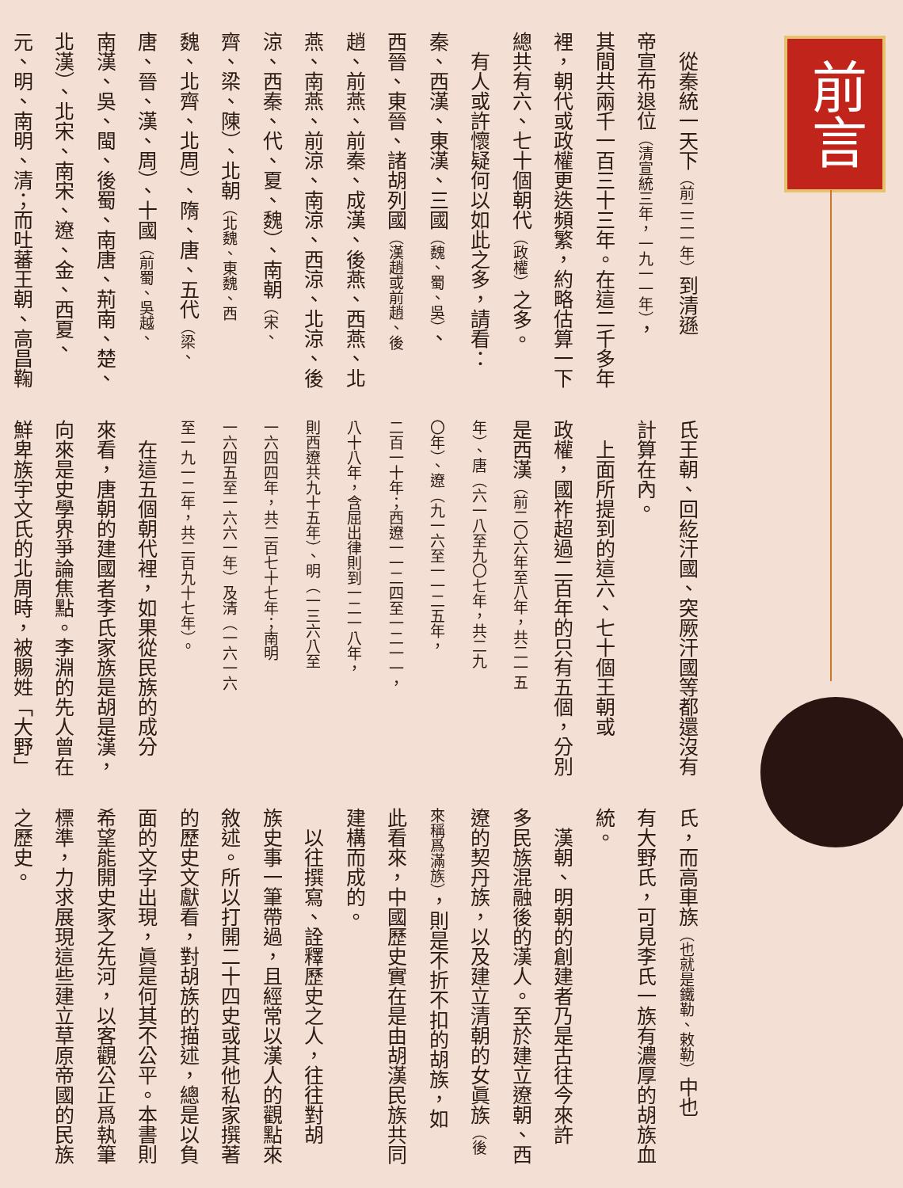前言
　從秦統一天下（前二二一年）到清遜
帝宣布退位（清宣統三年，一九一一年），
其間共兩千一百三十三年。在這二千多年
裡，朝代或政權更迭頻繁，約略估算一下
總共有六、七十個朝代（政權）之多。
　有人或許懷疑何以如此之多，請看：
秦、西漢、東漢、三國（魏、蜀、吳）、
西晉、東晉、諸胡列國（漢趙或前趙、後
趙、前燕、前秦、成漢、後燕、西燕、北
燕、南燕、前涼、南涼、西涼、北涼、後
涼、西秦、代、夏、魏）、南朝（宋、
齊、梁、陳）、北朝（北魏、東魏、西
魏、北齊、北周）、隋、唐、五代（梁、
唐、晉、漢、周）、十國（前蜀、吳越、
南漢、吳、閩、後蜀、南唐、荊南、楚、
北漢）、北宋、南宋、遼、金、西夏、
元、明、南明、清；而吐蕃王朝、高昌鞠
氏王朝、回紇汗國、突厥汗國等都還沒有
計算在內。
　上面所提到的這六、七十個王朝或
政權，國祚超過二百年的只有五個，分別
是西漢（前二〇六年至八年，共二一五
年）、唐（六一八至九〇七年，共二九
〇年）、遼（九一六至一一二五年，
二百一十年；西遼一一二四至一二一一，
八十八年，含屈出律則到一二一八年，
則西遼共九十五年）、明（一三六八至
一六四四年，共二百七十七年；南明
一六四五至一六六一年）及清（一六一六
至一九一二年，共二百九十七年）。
　在這五個朝代裡，如果從民族的成分
來看，唐朝的建國者李氏家族是胡是漢，
向來是史學界爭論焦點。李淵的先人曾在
鮮卑族宇文氏的北周時，被賜姓「大野」
氏，而高車族（也就是鐵勒、敕勒）中也
有大野氏，可見李氏一族有濃厚的胡族血
統。
　漢朝、明朝的創建者乃是古往今來許
多民族混融後的漢人。至於建立遼朝、西
遼的契丹族，以及建立清朝的女眞族（後
來稱爲滿族），則是不折不扣的胡族，如
此看來，中國歷史實在是由胡漢民族共同
建構而成的。
　以往撰寫、詮釋歷史之人，往往對胡
族史事一筆帶過，且經常以漢人的觀點來
敘述。所以打開二十四史或其他私家撰著
的歷史文獻看，對胡族的描述，總是以負
面的文字出現，眞是何其不公平。本書則
希望能開史家之先河，以客觀公正爲執筆
標準，力求展現這些建立草原帝國的民族
之歷史。